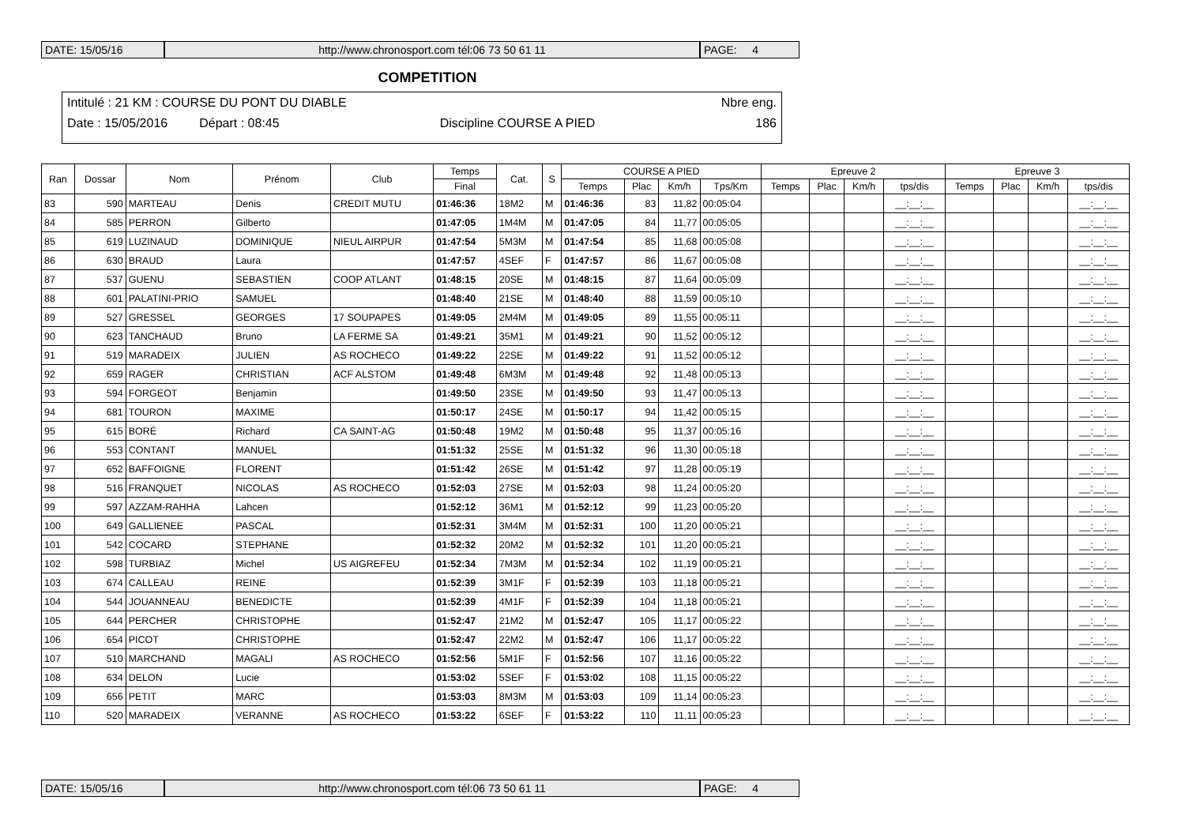DATE: 15/05/16 http://www.chronosport.com tél:06 73 50 61 11 PAGE: 4
COMPETITION
Intitulé : 21 KM : COURSE DU PONT DU DIABLE Nbre eng.
Date : 15/05/2016 Départ : 08:45 Discipline COURSE A PIED 186
| Ran | Dossar | Nom | Prénom | Club | Temps | Cat. | S | COURSE A PIED | | | | Epreuve 2 | | | | Epreuve 3 | | | |
| --- | --- | --- | --- | --- | --- | --- | --- | --- | --- | --- | --- | --- | --- | --- | --- | --- | --- | --- | --- |
| | | | | | Final | | | Temps | Plac | Km/h | Tps/Km | Temps | Plac | Km/h | tps/dis | Temps | Plac | Km/h | tps/dis |
| 83 | 590 | MARTEAU | Denis | CREDIT MUTU | 01:46:36 | 18M2 | M | 01:46:36 | 83 | 11,82 | 00:05:04 | | | | __:__:__ | | | | __:__:__ |
| 84 | 585 | PERRON | Gilberto | | 01:47:05 | 1M4M | M | 01:47:05 | 84 | 11,77 | 00:05:05 | | | | __:__:__ | | | | __:__:__ |
| 85 | 619 | LUZINAUD | DOMINIQUE | NIEUL AIRPUR | 01:47:54 | 5M3M | M | 01:47:54 | 85 | 11,68 | 00:05:08 | | | | __:__:__ | | | | __:__:__ |
| 86 | 630 | BRAUD | Laura | | 01:47:57 | 4SEF | F | 01:47:57 | 86 | 11,67 | 00:05:08 | | | | __:__:__ | | | | __:__:__ |
| 87 | 537 | GUENU | SEBASTIEN | COOP ATLANT | 01:48:15 | 20SE | M | 01:48:15 | 87 | 11,64 | 00:05:09 | | | | __:__:__ | | | | __:__:__ |
| 88 | 601 | PALATINI-PRIO | SAMUEL | | 01:48:40 | 21SE | M | 01:48:40 | 88 | 11,59 | 00:05:10 | | | | __:__:__ | | | | __:__:__ |
| 89 | 527 | GRESSEL | GEORGES | 17 SOUPAPES | 01:49:05 | 2M4M | M | 01:49:05 | 89 | 11,55 | 00:05:11 | | | | __:__:__ | | | | __:__:__ |
| 90 | 623 | TANCHAUD | Bruno | LA FERME SA | 01:49:21 | 35M1 | M | 01:49:21 | 90 | 11,52 | 00:05:12 | | | | __:__:__ | | | | __:__:__ |
| 91 | 519 | MARADEIX | JULIEN | AS ROCHECO | 01:49:22 | 22SE | M | 01:49:22 | 91 | 11,52 | 00:05:12 | | | | __:__:__ | | | | __:__:__ |
| 92 | 659 | RAGER | CHRISTIAN | ACF ALSTOM | 01:49:48 | 6M3M | M | 01:49:48 | 92 | 11,48 | 00:05:13 | | | | __:__:__ | | | | __:__:__ |
| 93 | 594 | FORGEOT | Benjamin | | 01:49:50 | 23SE | M | 01:49:50 | 93 | 11,47 | 00:05:13 | | | | __:__:__ | | | | __:__:__ |
| 94 | 681 | TOURON | MAXIME | | 01:50:17 | 24SE | M | 01:50:17 | 94 | 11,42 | 00:05:15 | | | | __:__:__ | | | | __:__:__ |
| 95 | 615 | BORÉ | Richard | CA SAINT-AG | 01:50:48 | 19M2 | M | 01:50:48 | 95 | 11,37 | 00:05:16 | | | | __:__:__ | | | | __:__:__ |
| 96 | 553 | CONTANT | MANUEL | | 01:51:32 | 25SE | M | 01:51:32 | 96 | 11,30 | 00:05:18 | | | | __:__:__ | | | | __:__:__ |
| 97 | 652 | BAFFOIGNE | FLORENT | | 01:51:42 | 26SE | M | 01:51:42 | 97 | 11,28 | 00:05:19 | | | | __:__:__ | | | | __:__:__ |
| 98 | 516 | FRANQUET | NICOLAS | AS ROCHECO | 01:52:03 | 27SE | M | 01:52:03 | 98 | 11,24 | 00:05:20 | | | | __:__:__ | | | | __:__:__ |
| 99 | 597 | AZZAM-RAHHA | Lahcen | | 01:52:12 | 36M1 | M | 01:52:12 | 99 | 11,23 | 00:05:20 | | | | __:__:__ | | | | __:__:__ |
| 100 | 649 | GALLIENEE | PASCAL | | 01:52:31 | 3M4M | M | 01:52:31 | 100 | 11,20 | 00:05:21 | | | | __:__:__ | | | | __:__:__ |
| 101 | 542 | COCARD | STEPHANE | | 01:52:32 | 20M2 | M | 01:52:32 | 101 | 11,20 | 00:05:21 | | | | __:__:__ | | | | __:__:__ |
| 102 | 598 | TURBIAZ | Michel | US AIGREFEU | 01:52:34 | 7M3M | M | 01:52:34 | 102 | 11,19 | 00:05:21 | | | | __:__:__ | | | | __:__:__ |
| 103 | 674 | CALLEAU | REINE | | 01:52:39 | 3M1F | F | 01:52:39 | 103 | 11,18 | 00:05:21 | | | | __:__:__ | | | | __:__:__ |
| 104 | 544 | JOUANNEAU | BENEDICTE | | 01:52:39 | 4M1F | F | 01:52:39 | 104 | 11,18 | 00:05:21 | | | | __:__:__ | | | | __:__:__ |
| 105 | 644 | PERCHER | CHRISTOPHE | | 01:52:47 | 21M2 | M | 01:52:47 | 105 | 11,17 | 00:05:22 | | | | __:__:__ | | | | __:__:__ |
| 106 | 654 | PICOT | CHRISTOPHE | | 01:52:47 | 22M2 | M | 01:52:47 | 106 | 11,17 | 00:05:22 | | | | __:__:__ | | | | __:__:__ |
| 107 | 510 | MARCHAND | MAGALI | AS ROCHECO | 01:52:56 | 5M1F | F | 01:52:56 | 107 | 11,16 | 00:05:22 | | | | __:__:__ | | | | __:__:__ |
| 108 | 634 | DELON | Lucie | | 01:53:02 | 5SEF | F | 01:53:02 | 108 | 11,15 | 00:05:22 | | | | __:__:__ | | | | __:__:__ |
| 109 | 656 | PETIT | MARC | | 01:53:03 | 8M3M | M | 01:53:03 | 109 | 11,14 | 00:05:23 | | | | __:__:__ | | | | __:__:__ |
| 110 | 520 | MARADEIX | VERANNE | AS ROCHECO | 01:53:22 | 6SEF | F | 01:53:22 | 110 | 11,11 | 00:05:23 | | | | __:__:__ | | | | __:__:__ |
DATE: 15/05/16 http://www.chronosport.com tél:06 73 50 61 11 PAGE: 4